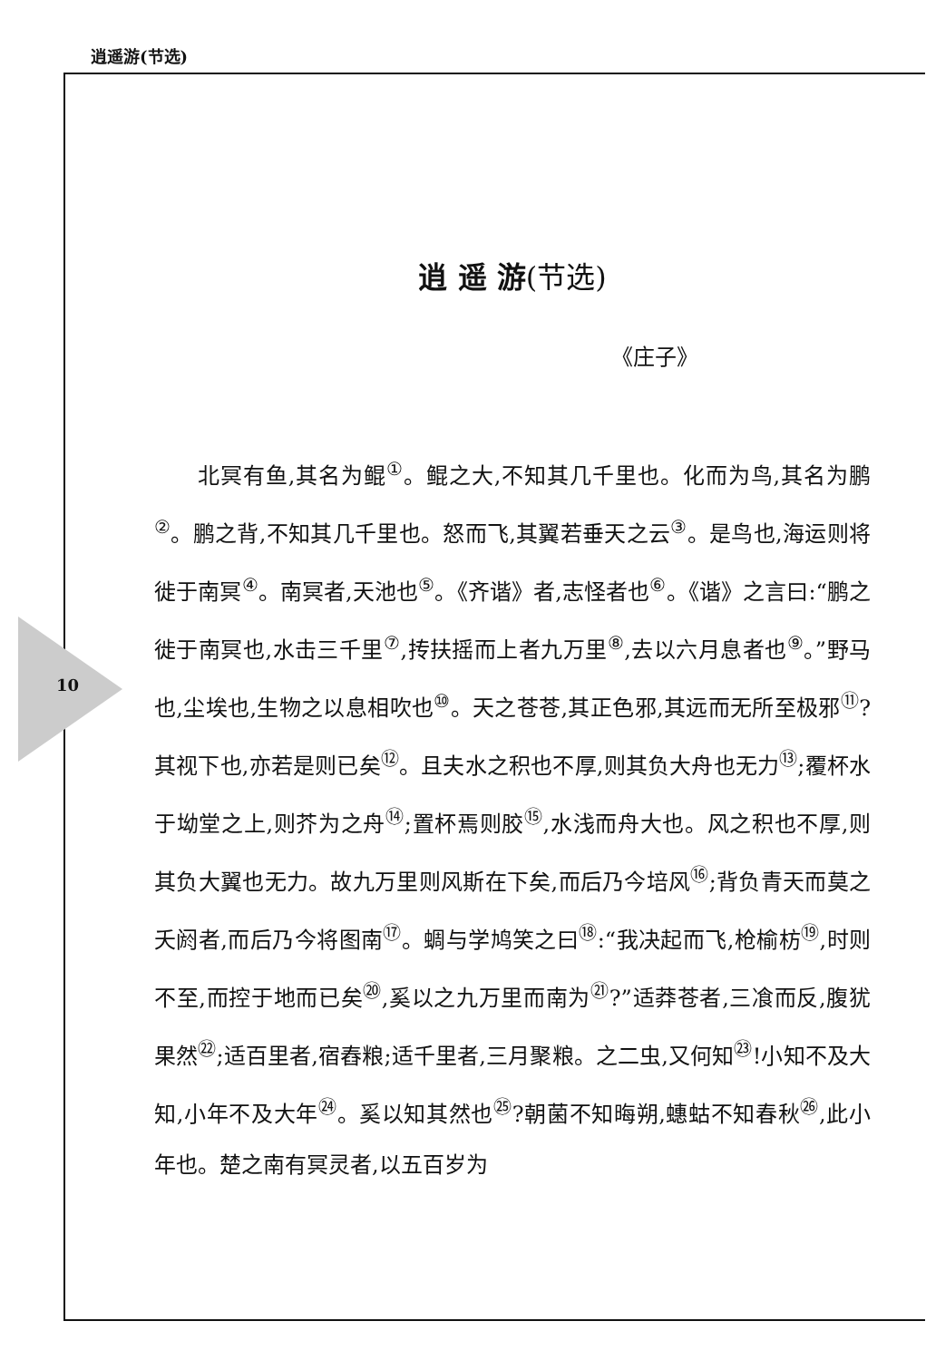逍遥游(节选)
10
逍 遥 游(节选)
《庄子》
北冥有鱼,其名为鲲<sup>①</sup>。鲲之大,不知其几千里也。化而为鸟,其名为鹏<sup>②</sup>。鹏之背,不知其几千里也。怒而飞,其翼若垂天之云<sup>③</sup>。是鸟也,海运则将徙于南冥<sup>④</sup>。南冥者,天池也<sup>⑤</sup>。《齐谐》者,志怪者也<sup>⑥</sup>。《谐》之言曰:“鹏之徙于南冥也,水击三千里<sup>⑦</sup>,抟扶摇而上者九万里<sup>⑧</sup>,去以六月息者也<sup>⑨</sup>。”野马也,尘埃也,生物之以息相吹也<sup>⑩</sup>。天之苍苍,其正色邪,其远而无所至极邪<sup>⑪</sup>?其视下也,亦若是则已矣<sup>⑫</sup>。且夫水之积也不厚,则其负大舟也无力<sup>⑬</sup>;覆杯水于坳堂之上,则芥为之舟<sup>⑭</sup>;置杯焉则胶<sup>⑮</sup>,水浅而舟大也。风之积也不厚,则其负大翼也无力。故九万里则风斯在下矣,而后乃今培风<sup>⑯</sup>;背负青天而莫之夭阏者,而后乃今将图南<sup>⑰</sup>。蜩与学鸠笑之曰<sup>⑱</sup>:“我决起而飞,枪榆枋<sup>⑲</sup>,时则不至,而控于地而已矣<sup>⑳</sup>,奚以之九万里而南为<sup>㉑</sup>?”适莽苍者,三飡而反,腹犹果然<sup>㉒</sup>;适百里者,宿舂粮;适千里者,三月聚粮。之二虫,又何知<sup>㉓</sup>!小知不及大知,小年不及大年<sup>㉔</sup>。奚以知其然也<sup>㉕</sup>?朝菌不知晦朔,蟪蛄不知春秋<sup>㉖</sup>,此小年也。楚之南有冥灵者,以五百岁为